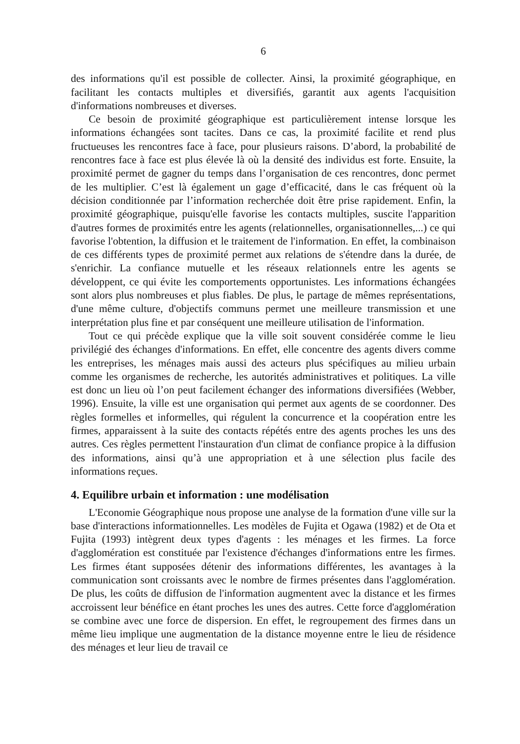6
des informations qu'il est possible de collecter. Ainsi, la proximité géographique, en facilitant les contacts multiples et diversifiés, garantit aux agents l'acquisition d'informations nombreuses et diverses.
Ce besoin de proximité géographique est particulièrement intense lorsque les informations échangées sont tacites. Dans ce cas, la proximité facilite et rend plus fructueuses les rencontres face à face, pour plusieurs raisons. D’abord, la probabilité de rencontres face à face est plus élevée là où la densité des individus est forte. Ensuite, la proximité permet de gagner du temps dans l’organisation de ces rencontres, donc permet de les multiplier. C’est là également un gage d’efficacité, dans le cas fréquent où la décision conditionnée par l’information recherchée doit être prise rapidement. Enfin, la proximité géographique, puisqu'elle favorise les contacts multiples, suscite l'apparition d'autres formes de proximités entre les agents (relationnelles, organisationnelles,...) ce qui favorise l'obtention, la diffusion et le traitement de l'information. En effet, la combinaison de ces différents types de proximité permet aux relations de s'étendre dans la durée, de s'enrichir. La confiance mutuelle et les réseaux relationnels entre les agents se développent, ce qui évite les comportements opportunistes. Les informations échangées sont alors plus nombreuses et plus fiables. De plus, le partage de mêmes représentations, d'une même culture, d'objectifs communs permet une meilleure transmission et une interprétation plus fine et par conséquent une meilleure utilisation de l'information.
Tout ce qui précède explique que la ville soit souvent considérée comme le lieu privilégié des échanges d'informations. En effet, elle concentre des agents divers comme les entreprises, les ménages mais aussi des acteurs plus spécifiques au milieu urbain comme les organismes de recherche, les autorités administratives et politiques. La ville est donc un lieu où l’on peut facilement échanger des informations diversifiées (Webber, 1996). Ensuite, la ville est une organisation qui permet aux agents de se coordonner. Des règles formelles et informelles, qui régulent la concurrence et la coopération entre les firmes, apparaissent à la suite des contacts répétés entre des agents proches les uns des autres. Ces règles permettent l'instauration d'un climat de confiance propice à la diffusion des informations, ainsi qu’à une appropriation et à une sélection plus facile des informations reçues.
4. Equilibre urbain et information : une modélisation
L'Economie Géographique nous propose une analyse de la formation d'une ville sur la base d'interactions informationnelles. Les modèles de Fujita et Ogawa (1982) et de Ota et Fujita (1993) intègrent deux types d'agents : les ménages et les firmes. La force d'agglomération est constituée par l'existence d'échanges d'informations entre les firmes. Les firmes étant supposées détenir des informations différentes, les avantages à la communication sont croissants avec le nombre de firmes présentes dans l'agglomération. De plus, les coûts de diffusion de l'information augmentent avec la distance et les firmes accroissent leur bénéfice en étant proches les unes des autres. Cette force d'agglomération se combine avec une force de dispersion. En effet, le regroupement des firmes dans un même lieu implique une augmentation de la distance moyenne entre le lieu de résidence des ménages et leur lieu de travail ce